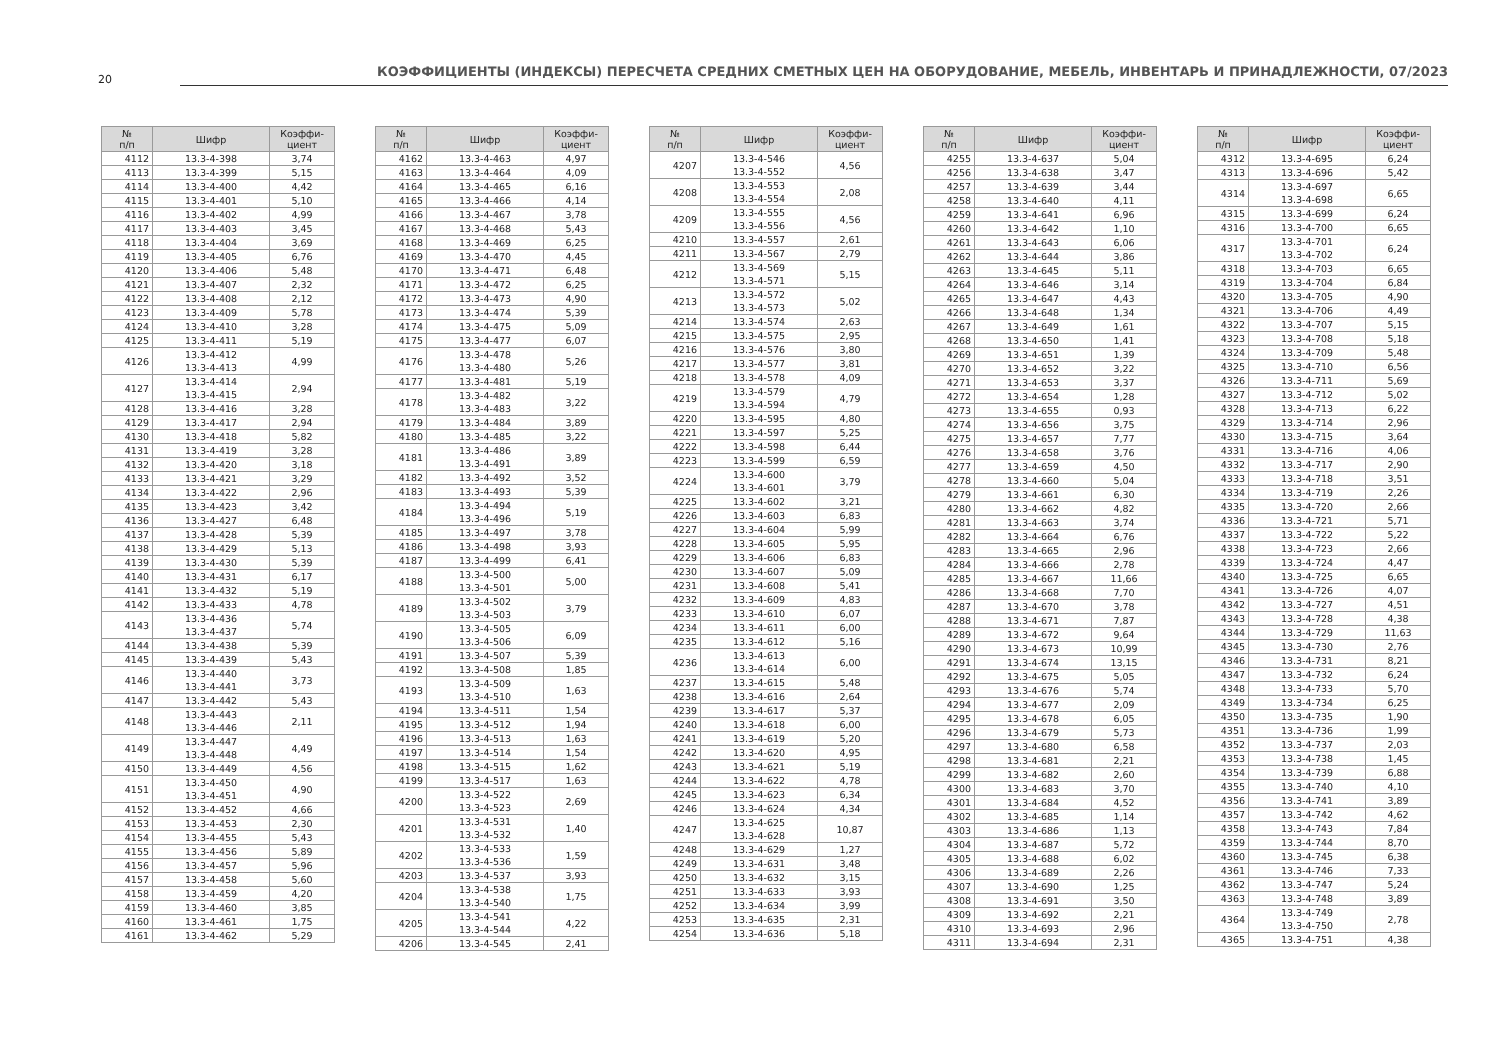20
КОЭФФИЦИЕНТЫ (ИНДЕКСЫ) ПЕРЕСЧЕТА СРЕДНИХ СМЕТНЫХ ЦЕН НА ОБОРУДОВАНИЕ, МЕБЕЛЬ, ИНВЕНТАРЬ И ПРИНАДЛЕЖНОСТИ, 07/2023
| № п/п | Шифр | Коэффи- циент |
| --- | --- | --- |
| 4112 | 13.3-4-398 | 3,74 |
| 4113 | 13.3-4-399 | 5,15 |
| 4114 | 13.3-4-400 | 4,42 |
| 4115 | 13.3-4-401 | 5,10 |
| 4116 | 13.3-4-402 | 4,99 |
| 4117 | 13.3-4-403 | 3,45 |
| 4118 | 13.3-4-404 | 3,69 |
| 4119 | 13.3-4-405 | 6,76 |
| 4120 | 13.3-4-406 | 5,48 |
| 4121 | 13.3-4-407 | 2,32 |
| 4122 | 13.3-4-408 | 2,12 |
| 4123 | 13.3-4-409 | 5,78 |
| 4124 | 13.3-4-410 | 3,28 |
| 4125 | 13.3-4-411 | 5,19 |
| 4126 | 13.3-4-412 13.3-4-413 | 4,99 |
| 4127 | 13.3-4-414 13.3-4-415 | 2,94 |
| 4128 | 13.3-4-416 | 3,28 |
| 4129 | 13.3-4-417 | 2,94 |
| 4130 | 13.3-4-418 | 5,82 |
| 4131 | 13.3-4-419 | 3,28 |
| 4132 | 13.3-4-420 | 3,18 |
| 4133 | 13.3-4-421 | 3,29 |
| 4134 | 13.3-4-422 | 2,96 |
| 4135 | 13.3-4-423 | 3,42 |
| 4136 | 13.3-4-427 | 6,48 |
| 4137 | 13.3-4-428 | 5,39 |
| 4138 | 13.3-4-429 | 5,13 |
| 4139 | 13.3-4-430 | 5,39 |
| 4140 | 13.3-4-431 | 6,17 |
| 4141 | 13.3-4-432 | 5,19 |
| 4142 | 13.3-4-433 | 4,78 |
| 4143 | 13.3-4-436 13.3-4-437 | 5,74 |
| 4144 | 13.3-4-438 | 5,39 |
| 4145 | 13.3-4-439 | 5,43 |
| 4146 | 13.3-4-440 13.3-4-441 | 3,73 |
| 4147 | 13.3-4-442 | 5,43 |
| 4148 | 13.3-4-443 13.3-4-446 | 2,11 |
| 4149 | 13.3-4-447 13.3-4-448 | 4,49 |
| 4150 | 13.3-4-449 | 4,56 |
| 4151 | 13.3-4-450 13.3-4-451 | 4,90 |
| 4152 | 13.3-4-452 | 4,66 |
| 4153 | 13.3-4-453 | 2,30 |
| 4154 | 13.3-4-455 | 5,43 |
| 4155 | 13.3-4-456 | 5,89 |
| 4156 | 13.3-4-457 | 5,96 |
| 4157 | 13.3-4-458 | 5,60 |
| 4158 | 13.3-4-459 | 4,20 |
| 4159 | 13.3-4-460 | 3,85 |
| 4160 | 13.3-4-461 | 1,75 |
| 4161 | 13.3-4-462 | 5,29 |
| № п/п | Шифр | Коэффи- циент |
| --- | --- | --- |
| 4162 | 13.3-4-463 | 4,97 |
| 4163 | 13.3-4-464 | 4,09 |
| 4164 | 13.3-4-465 | 6,16 |
| 4165 | 13.3-4-466 | 4,14 |
| 4166 | 13.3-4-467 | 3,78 |
| 4167 | 13.3-4-468 | 5,43 |
| 4168 | 13.3-4-469 | 6,25 |
| 4169 | 13.3-4-470 | 4,45 |
| 4170 | 13.3-4-471 | 6,48 |
| 4171 | 13.3-4-472 | 6,25 |
| 4172 | 13.3-4-473 | 4,90 |
| 4173 | 13.3-4-474 | 5,39 |
| 4174 | 13.3-4-475 | 5,09 |
| 4175 | 13.3-4-477 | 6,07 |
| 4176 | 13.3-4-478 13.3-4-480 | 5,26 |
| 4177 | 13.3-4-481 | 5,19 |
| 4178 | 13.3-4-482 13.3-4-483 | 3,22 |
| 4179 | 13.3-4-484 | 3,89 |
| 4180 | 13.3-4-485 | 3,22 |
| 4181 | 13.3-4-486 13.3-4-491 | 3,89 |
| 4182 | 13.3-4-492 | 3,52 |
| 4183 | 13.3-4-493 | 5,39 |
| 4184 | 13.3-4-494 13.3-4-496 | 5,19 |
| 4185 | 13.3-4-497 | 3,78 |
| 4186 | 13.3-4-498 | 3,93 |
| 4187 | 13.3-4-499 | 6,41 |
| 4188 | 13.3-4-500 13.3-4-501 | 5,00 |
| 4189 | 13.3-4-502 13.3-4-503 | 3,79 |
| 4190 | 13.3-4-505 13.3-4-506 | 6,09 |
| 4191 | 13.3-4-507 | 5,39 |
| 4192 | 13.3-4-508 | 1,85 |
| 4193 | 13.3-4-509 13.3-4-510 | 1,63 |
| 4194 | 13.3-4-511 | 1,54 |
| 4195 | 13.3-4-512 | 1,94 |
| 4196 | 13.3-4-513 | 1,63 |
| 4197 | 13.3-4-514 | 1,54 |
| 4198 | 13.3-4-515 | 1,62 |
| 4199 | 13.3-4-517 | 1,63 |
| 4200 | 13.3-4-522 13.3-4-523 | 2,69 |
| 4201 | 13.3-4-531 13.3-4-532 | 1,40 |
| 4202 | 13.3-4-533 13.3-4-536 | 1,59 |
| 4203 | 13.3-4-537 | 3,93 |
| 4204 | 13.3-4-538 13.3-4-540 | 1,75 |
| 4205 | 13.3-4-541 13.3-4-544 | 4,22 |
| 4206 | 13.3-4-545 | 2,41 |
| № п/п | Шифр | Коэффи- циент |
| --- | --- | --- |
| 4207 | 13.3-4-546 13.3-4-552 | 4,56 |
| 4208 | 13.3-4-553 13.3-4-554 | 2,08 |
| 4209 | 13.3-4-555 13.3-4-556 | 4,56 |
| 4210 | 13.3-4-557 | 2,61 |
| 4211 | 13.3-4-567 | 2,79 |
| 4212 | 13.3-4-569 13.3-4-571 | 5,15 |
| 4213 | 13.3-4-572 13.3-4-573 | 5,02 |
| 4214 | 13.3-4-574 | 2,63 |
| 4215 | 13.3-4-575 | 2,95 |
| 4216 | 13.3-4-576 | 3,80 |
| 4217 | 13.3-4-577 | 3,81 |
| 4218 | 13.3-4-578 | 4,09 |
| 4219 | 13.3-4-579 13.3-4-594 | 4,79 |
| 4220 | 13.3-4-595 | 4,80 |
| 4221 | 13.3-4-597 | 5,25 |
| 4222 | 13.3-4-598 | 6,44 |
| 4223 | 13.3-4-599 | 6,59 |
| 4224 | 13.3-4-600 13.3-4-601 | 3,79 |
| 4225 | 13.3-4-602 | 3,21 |
| 4226 | 13.3-4-603 | 6,83 |
| 4227 | 13.3-4-604 | 5,99 |
| 4228 | 13.3-4-605 | 5,95 |
| 4229 | 13.3-4-606 | 6,83 |
| 4230 | 13.3-4-607 | 5,09 |
| 4231 | 13.3-4-608 | 5,41 |
| 4232 | 13.3-4-609 | 4,83 |
| 4233 | 13.3-4-610 | 6,07 |
| 4234 | 13.3-4-611 | 6,00 |
| 4235 | 13.3-4-612 | 5,16 |
| 4236 | 13.3-4-613 13.3-4-614 | 6,00 |
| 4237 | 13.3-4-615 | 5,48 |
| 4238 | 13.3-4-616 | 2,64 |
| 4239 | 13.3-4-617 | 5,37 |
| 4240 | 13.3-4-618 | 6,00 |
| 4241 | 13.3-4-619 | 5,20 |
| 4242 | 13.3-4-620 | 4,95 |
| 4243 | 13.3-4-621 | 5,19 |
| 4244 | 13.3-4-622 | 4,78 |
| 4245 | 13.3-4-623 | 6,34 |
| 4246 | 13.3-4-624 | 4,34 |
| 4247 | 13.3-4-625 13.3-4-628 | 10,87 |
| 4248 | 13.3-4-629 | 1,27 |
| 4249 | 13.3-4-631 | 3,48 |
| 4250 | 13.3-4-632 | 3,15 |
| 4251 | 13.3-4-633 | 3,93 |
| 4252 | 13.3-4-634 | 3,99 |
| 4253 | 13.3-4-635 | 2,31 |
| 4254 | 13.3-4-636 | 5,18 |
| № п/п | Шифр | Коэффи- циент |
| --- | --- | --- |
| 4255 | 13.3-4-637 | 5,04 |
| 4256 | 13.3-4-638 | 3,47 |
| 4257 | 13.3-4-639 | 3,44 |
| 4258 | 13.3-4-640 | 4,11 |
| 4259 | 13.3-4-641 | 6,96 |
| 4260 | 13.3-4-642 | 1,10 |
| 4261 | 13.3-4-643 | 6,06 |
| 4262 | 13.3-4-644 | 3,86 |
| 4263 | 13.3-4-645 | 5,11 |
| 4264 | 13.3-4-646 | 3,14 |
| 4265 | 13.3-4-647 | 4,43 |
| 4266 | 13.3-4-648 | 1,34 |
| 4267 | 13.3-4-649 | 1,61 |
| 4268 | 13.3-4-650 | 1,41 |
| 4269 | 13.3-4-651 | 1,39 |
| 4270 | 13.3-4-652 | 3,22 |
| 4271 | 13.3-4-653 | 3,37 |
| 4272 | 13.3-4-654 | 1,28 |
| 4273 | 13.3-4-655 | 0,93 |
| 4274 | 13.3-4-656 | 3,75 |
| 4275 | 13.3-4-657 | 7,77 |
| 4276 | 13.3-4-658 | 3,76 |
| 4277 | 13.3-4-659 | 4,50 |
| 4278 | 13.3-4-660 | 5,04 |
| 4279 | 13.3-4-661 | 6,30 |
| 4280 | 13.3-4-662 | 4,82 |
| 4281 | 13.3-4-663 | 3,74 |
| 4282 | 13.3-4-664 | 6,76 |
| 4283 | 13.3-4-665 | 2,96 |
| 4284 | 13.3-4-666 | 2,78 |
| 4285 | 13.3-4-667 | 11,66 |
| 4286 | 13.3-4-668 | 7,70 |
| 4287 | 13.3-4-670 | 3,78 |
| 4288 | 13.3-4-671 | 7,87 |
| 4289 | 13.3-4-672 | 9,64 |
| 4290 | 13.3-4-673 | 10,99 |
| 4291 | 13.3-4-674 | 13,15 |
| 4292 | 13.3-4-675 | 5,05 |
| 4293 | 13.3-4-676 | 5,74 |
| 4294 | 13.3-4-677 | 2,09 |
| 4295 | 13.3-4-678 | 6,05 |
| 4296 | 13.3-4-679 | 5,73 |
| 4297 | 13.3-4-680 | 6,58 |
| 4298 | 13.3-4-681 | 2,21 |
| 4299 | 13.3-4-682 | 2,60 |
| 4300 | 13.3-4-683 | 3,70 |
| 4301 | 13.3-4-684 | 4,52 |
| 4302 | 13.3-4-685 | 1,14 |
| 4303 | 13.3-4-686 | 1,13 |
| 4304 | 13.3-4-687 | 5,72 |
| 4305 | 13.3-4-688 | 6,02 |
| 4306 | 13.3-4-689 | 2,26 |
| 4307 | 13.3-4-690 | 1,25 |
| 4308 | 13.3-4-691 | 3,50 |
| 4309 | 13.3-4-692 | 2,21 |
| 4310 | 13.3-4-693 | 2,96 |
| 4311 | 13.3-4-694 | 2,31 |
| № п/п | Шифр | Коэффи- циент |
| --- | --- | --- |
| 4312 | 13.3-4-695 | 6,24 |
| 4313 | 13.3-4-696 | 5,42 |
| 4314 | 13.3-4-697 13.3-4-698 | 6,65 |
| 4315 | 13.3-4-699 | 6,24 |
| 4316 | 13.3-4-700 | 6,65 |
| 4317 | 13.3-4-701 13.3-4-702 | 6,24 |
| 4318 | 13.3-4-703 | 6,65 |
| 4319 | 13.3-4-704 | 6,84 |
| 4320 | 13.3-4-705 | 4,90 |
| 4321 | 13.3-4-706 | 4,49 |
| 4322 | 13.3-4-707 | 5,15 |
| 4323 | 13.3-4-708 | 5,18 |
| 4324 | 13.3-4-709 | 5,48 |
| 4325 | 13.3-4-710 | 6,56 |
| 4326 | 13.3-4-711 | 5,69 |
| 4327 | 13.3-4-712 | 5,02 |
| 4328 | 13.3-4-713 | 6,22 |
| 4329 | 13.3-4-714 | 2,96 |
| 4330 | 13.3-4-715 | 3,64 |
| 4331 | 13.3-4-716 | 4,06 |
| 4332 | 13.3-4-717 | 2,90 |
| 4333 | 13.3-4-718 | 3,51 |
| 4334 | 13.3-4-719 | 2,26 |
| 4335 | 13.3-4-720 | 2,66 |
| 4336 | 13.3-4-721 | 5,71 |
| 4337 | 13.3-4-722 | 5,22 |
| 4338 | 13.3-4-723 | 2,66 |
| 4339 | 13.3-4-724 | 4,47 |
| 4340 | 13.3-4-725 | 6,65 |
| 4341 | 13.3-4-726 | 4,07 |
| 4342 | 13.3-4-727 | 4,51 |
| 4343 | 13.3-4-728 | 4,38 |
| 4344 | 13.3-4-729 | 11,63 |
| 4345 | 13.3-4-730 | 2,76 |
| 4346 | 13.3-4-731 | 8,21 |
| 4347 | 13.3-4-732 | 6,24 |
| 4348 | 13.3-4-733 | 5,70 |
| 4349 | 13.3-4-734 | 6,25 |
| 4350 | 13.3-4-735 | 1,90 |
| 4351 | 13.3-4-736 | 1,99 |
| 4352 | 13.3-4-737 | 2,03 |
| 4353 | 13.3-4-738 | 1,45 |
| 4354 | 13.3-4-739 | 6,88 |
| 4355 | 13.3-4-740 | 4,10 |
| 4356 | 13.3-4-741 | 3,89 |
| 4357 | 13.3-4-742 | 4,62 |
| 4358 | 13.3-4-743 | 7,84 |
| 4359 | 13.3-4-744 | 8,70 |
| 4360 | 13.3-4-745 | 6,38 |
| 4361 | 13.3-4-746 | 7,33 |
| 4362 | 13.3-4-747 | 5,24 |
| 4363 | 13.3-4-748 | 3,89 |
| 4364 | 13.3-4-749 13.3-4-750 | 2,78 |
| 4365 | 13.3-4-751 | 4,38 |